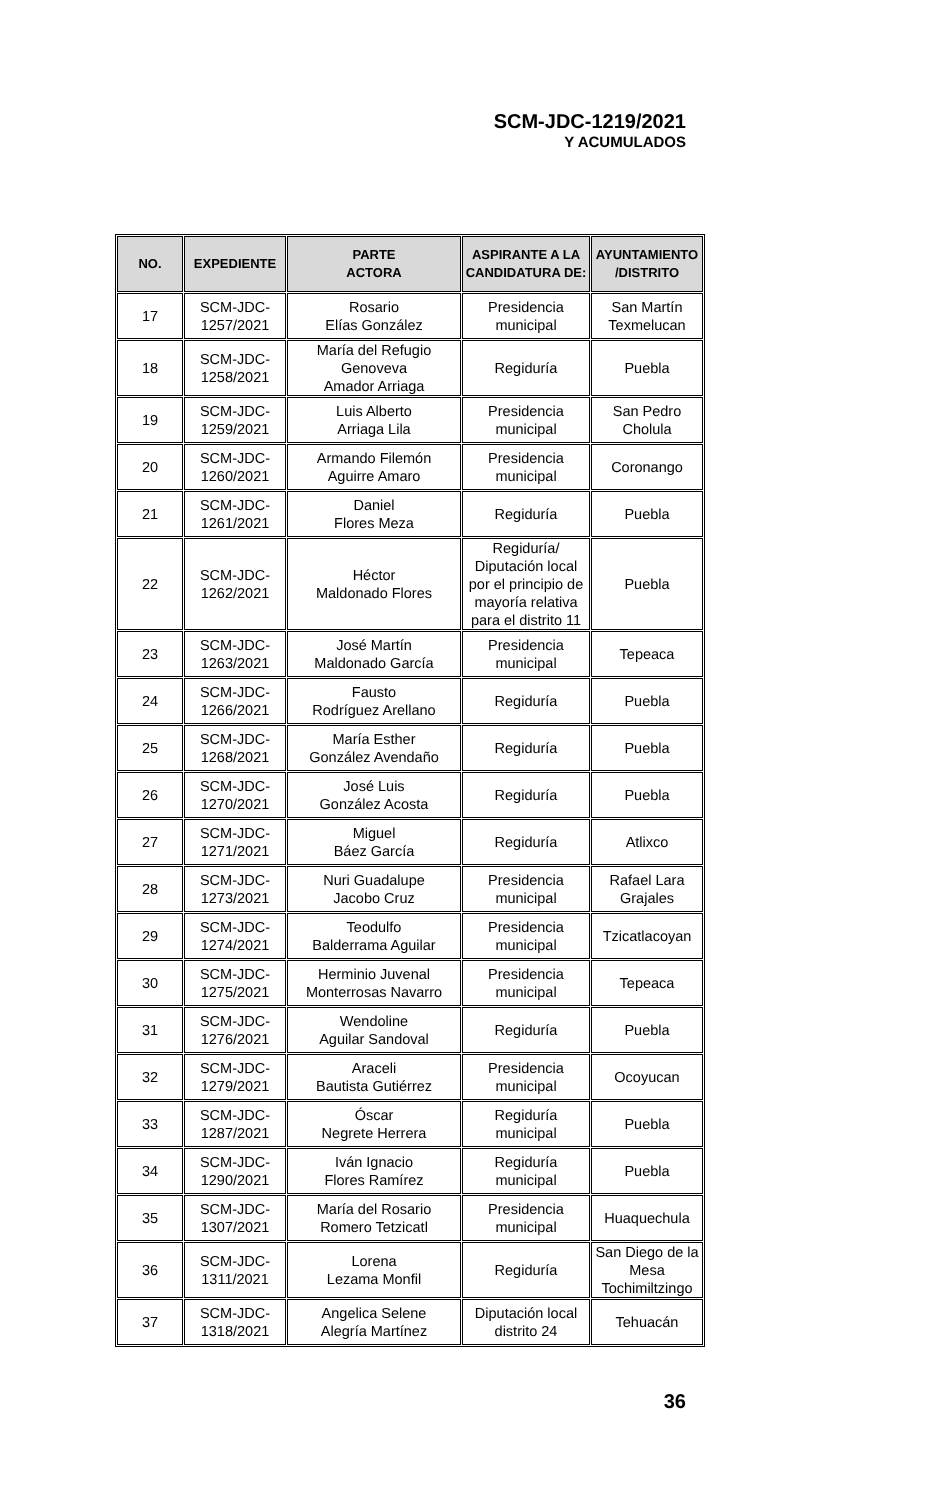SCM-JDC-1219/2021
Y ACUMULADOS
| NO. | EXPEDIENTE | PARTE ACTORA | ASPIRANTE A LA CANDIDATURA DE: | AYUNTAMIENTO /DISTRITO |
| --- | --- | --- | --- | --- |
| 17 | SCM-JDC- 1257/2021 | Rosario Elías González | Presidencia municipal | San Martín Texmelucan |
| 18 | SCM-JDC- 1258/2021 | María del Refugio Genoveva Amador Arriaga | Regiduría | Puebla |
| 19 | SCM-JDC- 1259/2021 | Luis Alberto Arriaga Lila | Presidencia municipal | San Pedro Cholula |
| 20 | SCM-JDC- 1260/2021 | Armando Filemón Aguirre Amaro | Presidencia municipal | Coronango |
| 21 | SCM-JDC- 1261/2021 | Daniel Flores Meza | Regiduría | Puebla |
| 22 | SCM-JDC- 1262/2021 | Héctor Maldonado Flores | Regiduría/ Diputación local por el principio de mayoría relativa para el distrito 11 | Puebla |
| 23 | SCM-JDC- 1263/2021 | José Martín Maldonado García | Presidencia municipal | Tepeaca |
| 24 | SCM-JDC- 1266/2021 | Fausto Rodríguez Arellano | Regiduría | Puebla |
| 25 | SCM-JDC- 1268/2021 | María Esther González Avendaño | Regiduría | Puebla |
| 26 | SCM-JDC- 1270/2021 | José Luis González Acosta | Regiduría | Puebla |
| 27 | SCM-JDC- 1271/2021 | Miguel Báez García | Regiduría | Atlixco |
| 28 | SCM-JDC- 1273/2021 | Nuri Guadalupe Jacobo Cruz | Presidencia municipal | Rafael Lara Grajales |
| 29 | SCM-JDC- 1274/2021 | Teodulfo Balderrama Aguilar | Presidencia municipal | Tzicatlacoyan |
| 30 | SCM-JDC- 1275/2021 | Herminio Juvenal Monterrosas Navarro | Presidencia municipal | Tepeaca |
| 31 | SCM-JDC- 1276/2021 | Wendoline Aguilar Sandoval | Regiduría | Puebla |
| 32 | SCM-JDC- 1279/2021 | Araceli Bautista Gutiérrez | Presidencia municipal | Ocoyucan |
| 33 | SCM-JDC- 1287/2021 | Óscar Negrete Herrera | Regiduría municipal | Puebla |
| 34 | SCM-JDC- 1290/2021 | Iván Ignacio Flores Ramírez | Regiduría municipal | Puebla |
| 35 | SCM-JDC- 1307/2021 | María del Rosario Romero Tetzicatl | Presidencia municipal | Huaquechula |
| 36 | SCM-JDC- 1311/2021 | Lorena Lezama Monfil | Regiduría | San Diego de la Mesa Tochimiltzingo |
| 37 | SCM-JDC- 1318/2021 | Angelica Selene Alegría Martínez | Diputación local distrito 24 | Tehuacán |
36